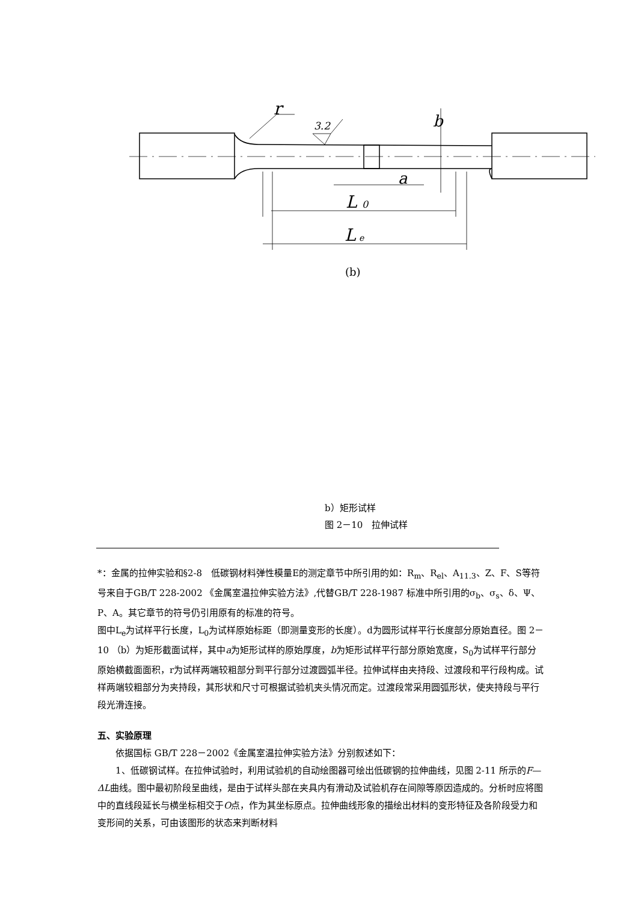r
3.2
b
a
L
0
L
e
(b)
b）矩形试样
图 2－10　拉伸试样
*：金属的拉伸实验和§2-8　低碳钢材料弹性模量E的测定章节中所引用的如：R<sub>m</sub>、R<sub>el</sub>、A<sub>11.3</sub>、Z、F、S等符号来自于GB/T 228-2002 《金属室温拉伸实验方法》,代替GB/T 228-1987 标准中所引用的σ<sub>b</sub>、σ<sub>s</sub>、δ、Ψ、P、A。其它章节的符号仍引用原有的标准的符号。
图中L<sub>e</sub>为试样平行长度，L<sub>0</sub>为试样原始标距（即测量变形的长度）。d为圆形试样平行长度部分原始直径。图 2－10 （b）为矩形截面试样，其中a为矩形试样的原始厚度，b为矩形试样平行部分原始宽度，S<sub>0</sub>为试样平行部分原始横截面面积，r为试样两端较粗部分到平行部分过渡圆弧半径。拉伸试样由夹持段、过渡段和平行段构成。试样两端较粗部分为夹持段，其形状和尺寸可根据试验机夹头情况而定。过渡段常采用圆弧形状，使夹持段与平行段光滑连接。
五、实验原理
依据国标 GB/T 228－2002《金属室温拉伸实验方法》分别叙述如下：
1、低碳钢试样。在拉伸试验时，利用试验机的自动绘图器可绘出低碳钢的拉伸曲线，见图 2-11 所示的F—ΔL曲线。图中最初阶段呈曲线，是由于试样头部在夹具内有滑动及试验机存在间隙等原因造成的。分析时应将图中的直线段延长与横坐标相交于O点，作为其坐标原点。拉伸曲线形象的描绘出材料的变形特征及各阶段受力和变形间的关系，可由该图形的状态来判断材料